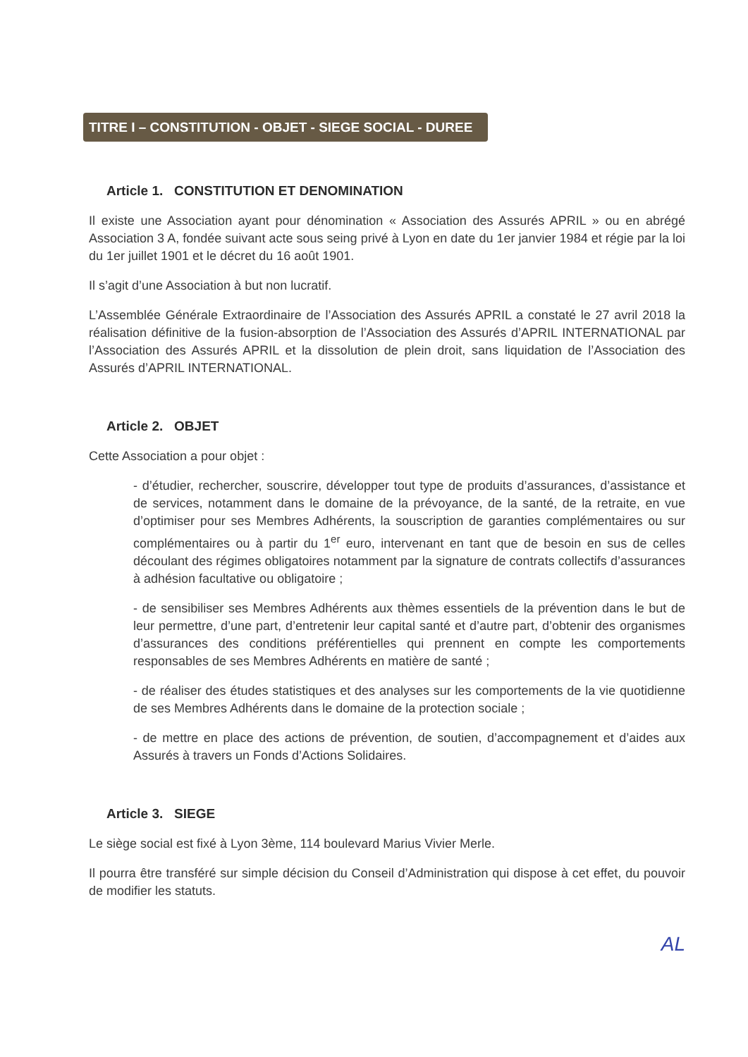TITRE I – CONSTITUTION - OBJET - SIEGE SOCIAL - DUREE
Article 1. CONSTITUTION ET DENOMINATION
Il existe une Association ayant pour dénomination « Association des Assurés APRIL » ou en abrégé Association 3 A, fondée suivant acte sous seing privé à Lyon en date du 1er janvier 1984 et régie par la loi du 1er juillet 1901 et le décret du 16 août 1901.
Il s’agit d’une Association à but non lucratif.
L’Assemblée Générale Extraordinaire de l’Association des Assurés APRIL a constaté le 27 avril 2018 la réalisation définitive de la fusion-absorption de l’Association des Assurés d’APRIL INTERNATIONAL par l’Association des Assurés APRIL et la dissolution de plein droit, sans liquidation de l’Association des Assurés d’APRIL INTERNATIONAL.
Article 2. OBJET
Cette Association a pour objet :
- d’étudier, rechercher, souscrire, développer tout type de produits d’assurances, d’assistance et de services, notamment dans le domaine de la prévoyance, de la santé, de la retraite, en vue d’optimiser pour ses Membres Adhérents, la souscription de garanties complémentaires ou sur complémentaires ou à partir du 1<sup>er</sup> euro, intervenant en tant que de besoin en sus de celles découlant des régimes obligatoires notamment par la signature de contrats collectifs d’assurances à adhésion facultative ou obligatoire ;
- de sensibiliser ses Membres Adhérents aux thèmes essentiels de la prévention dans le but de leur permettre, d’une part, d’entretenir leur capital santé et d’autre part, d’obtenir des organismes d’assurances des conditions préférentielles qui prennent en compte les comportements responsables de ses Membres Adhérents en matière de santé ;
- de réaliser des études statistiques et des analyses sur les comportements de la vie quotidienne de ses Membres Adhérents dans le domaine de la protection sociale ;
- de mettre en place des actions de prévention, de soutien, d’accompagnement et d’aides aux Assurés à travers un Fonds d’Actions Solidaires.
Article 3. SIEGE
Le siège social est fixé à Lyon 3ème, 114 boulevard Marius Vivier Merle.
Il pourra être transféré sur simple décision du Conseil d’Administration qui dispose à cet effet, du pouvoir de modifier les statuts.
AL